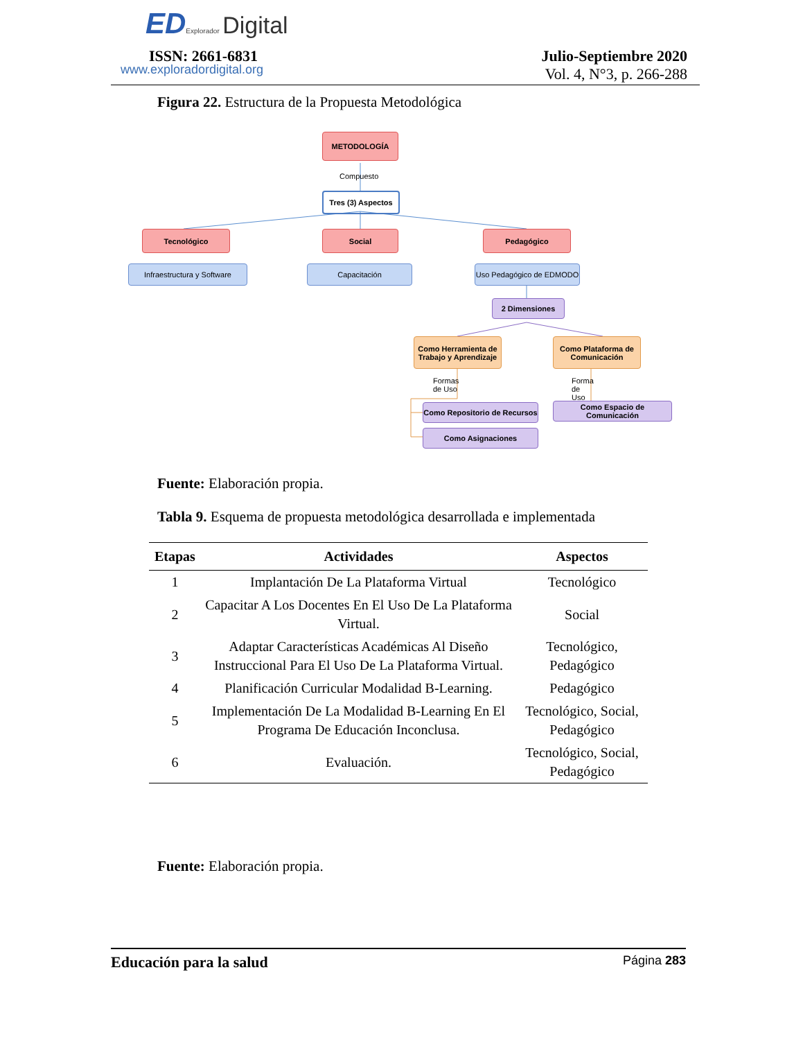ED Explorador Digital
ISSN: 2661-6831
www.exploradordigital.org
Julio-Septiembre 2020
Vol. 4, N°3, p. 266-288
Figura 22. Estructura de la Propuesta Metodológica
METODOLOGÍA
Compuesto
Tres (3) Aspectos
Tecnológico Social Pedagógico
Infraestructura y Software
Capacitación
Uso Pedagógico de EDMODO
2 Dimensiones
Como Herramienta de Trabajo y Aprendizaje
Como Plataforma de Comunicación
Formas de Uso Forma de Uso
Como Repositorio de Recursos
Como Espacio de Comunicación
Como Asignaciones
Fuente: Elaboración propia.
Tabla 9. Esquema de propuesta metodológica desarrollada e implementada
| Etapas | Actividades | Aspectos |
| --- | --- | --- |
| 1 | Implantación De La Plataforma Virtual | Tecnológico |
| 2 | Capacitar A Los Docentes En El Uso De La Plataforma Virtual. | Social |
| 3 | Adaptar Características Académicas Al Diseño Instruccional Para El Uso De La Plataforma Virtual. | Tecnológico, Pedagógico |
| 4 | Planificación Curricular Modalidad B-Learning. | Pedagógico |
| 5 | Implementación De La Modalidad B-Learning En El Programa De Educación Inconclusa. | Tecnológico, Social, Pedagógico |
| 6 | Evaluación. | Tecnológico, Social, Pedagógico |
Fuente: Elaboración propia.
Educación para la salud Página 283